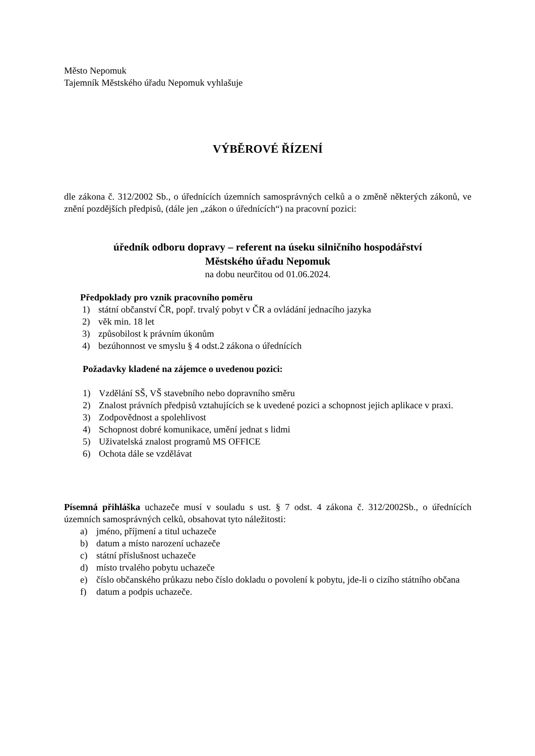Město Nepomuk
Tajemník Městského úřadu Nepomuk vyhlašuje
VÝBĚROVÉ ŘÍZENÍ
dle zákona č. 312/2002 Sb., o úřednících územních samosprávných celků a o změně některých zákonů, ve znění pozdějších předpisů, (dále jen „zákon o úřednících“) na pracovní pozici:
úředník odboru dopravy – referent na úseku silničního hospodářství
Městského úřadu Nepomuk
na dobu neurčitou od 01.06.2024.
Předpoklady pro vznik pracovního poměru
1) státní občanství ČR, popř. trvalý pobyt v ČR a ovládání jednacího jazyka
2) věk min. 18 let
3) způsobilost k právním úkonům
4) bezúhonnost ve smyslu § 4 odst.2 zákona o úřednících
Požadavky kladené na zájemce o uvedenou pozici:
1) Vzdělání SŠ, VŠ stavebního nebo dopravního směru
2) Znalost právních předpisů vztahujících se k uvedené pozici a schopnost jejich aplikace v praxi.
3) Zodpovědnost a spolehlivost
4) Schopnost dobré komunikace, umění jednat s lidmi
5) Uživatelská znalost programů MS OFFICE
6) Ochota dále se vzdělávat
Písemná přihláška uchazeče musí v souladu s ust. § 7 odst. 4 zákona č. 312/2002Sb., o úřednících územních samosprávných celků, obsahovat tyto náležitosti:
a) jméno, příjmení a titul uchazeče
b) datum a místo narození uchazeče
c) státní příslušnost uchazeče
d) místo trvalého pobytu uchazeče
e) číslo občanského průkazu nebo číslo dokladu o povolení k pobytu, jde-li o cizího státního občana
f) datum a podpis uchazeče.